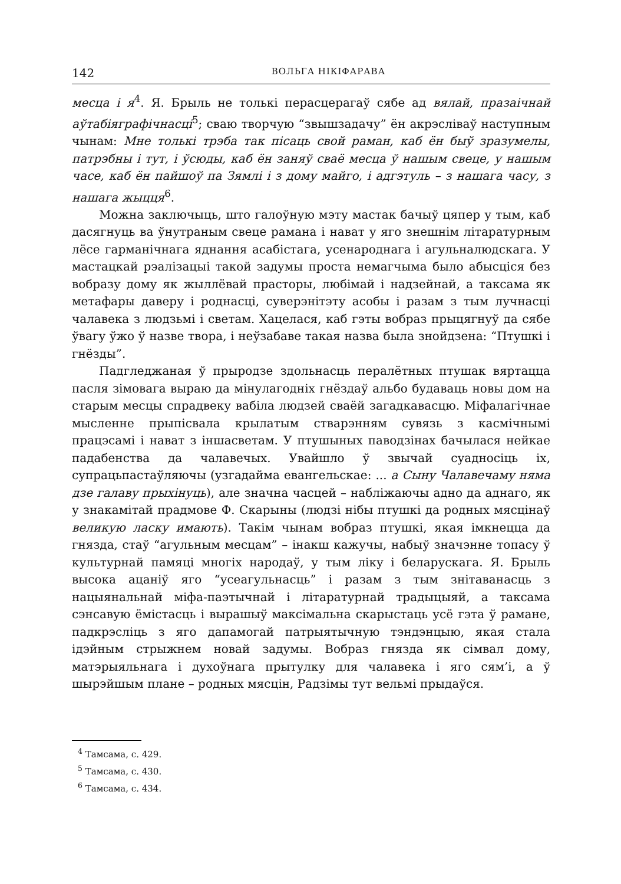142 ВОЛЬГА НІКІФАРАВА
месца і я<sup>4</sup>. Я. Брыль не толькі перасцерагаў сябе ад вялай, празаічнай аўтабіяграфічнасці<sup>5</sup>; сваю творчую “звышзадачу” ён акрэсліваў наступным чынам: Мне толькі трэба так пісаць свой раман, каб ён быў зразумелы, патрэбны і тут, і ўсюды, каб ён заняў сваё месца ў нашым свеце, у нашым часе, каб ён пайшоў па Зямлі і з дому майго, і адгэтуль – з нашага часу, з нашага жыцця<sup>6</sup>.
Можна заключыць, што галоўную мэту мастак бачыў цяпер у тым, каб дасягнуць ва ўнутраным свеце рамана і нават у яго знешнім літаратурным лёсе гарманічнага яднання асабістага, усенароднага і агульналюдскага. У мастацкай рэалізацыі такой задумы проста немагчыма было абысціся без вобразу дому як жыллёвай прасторы, любімай і надзейнай, а таксама як метафары даверу і роднасці, суверэнітэту асобы і разам з тым лучнасці чалавека з людзьмі і светам. Хацелася, каб гэты вобраз прыцягнуў да сябе ўвагу ўжо ў назве твора, і неўзабаве такая назва была знойдзена: “Птушкі і гнёзды”.
Падгледжаная ў прыродзе здольнасць пералётных птушак вяртацца пасля зімовага выраю да мінулагодніх гнёздаў альбо будаваць новы дом на старым месцы спрадвеку вабіла людзей сваёй загадкавасцю. Міфалагічнае мысленне прыпісвала крылатым стварэнням сувязь з касмічнымі працэсамі і нават з іншасветам. У птушыных паводзінах бачылася нейкае падабенства да чалавечых. Увайшло ў звычай суадносіць іх, супрацьпастаўляючы (узгадайма евангельскае: ... а Сыну Чалавечаму няма дзе галаву прыхінуць), але значна часцей – набліжаючы адно да аднаго, як у знакамітай прадмове Ф. Скарыны (людзі нібы птушкі да родных мясцінаў великую ласку имають). Такім чынам вобраз птушкі, якая імкнецца да гнязда, стаў “агульным месцам” – інакш кажучы, набыў значэнне топасу ў культурнай памяці многіх народаў, у тым ліку і беларускага. Я. Брыль высока ацаніў яго “усеагульнасць” і разам з тым знітаванасць з нацыянальнай міфа-паэтычнай і літаратурнай традыцыяй, а таксама сэнсавую ёмістасць і вырашыў максімальна скарыстаць усё гэта ў рамане, падкрэсліць з яго дапамогай патрыятычную тэндэнцыю, якая стала ідэйным стрыжнем новай задумы. Вобраз гнязда як сімвал дому, матэрыяльнага і духоўнага прытулку для чалавека і яго сям’і, а ў шырэйшым плане – родных мясцін, Радзімы тут вельмі прыдаўся.
<sup>4</sup> Тамсама, с. 429.
<sup>5</sup> Тамсама, с. 430.
<sup>6</sup> Тамсама, с. 434.